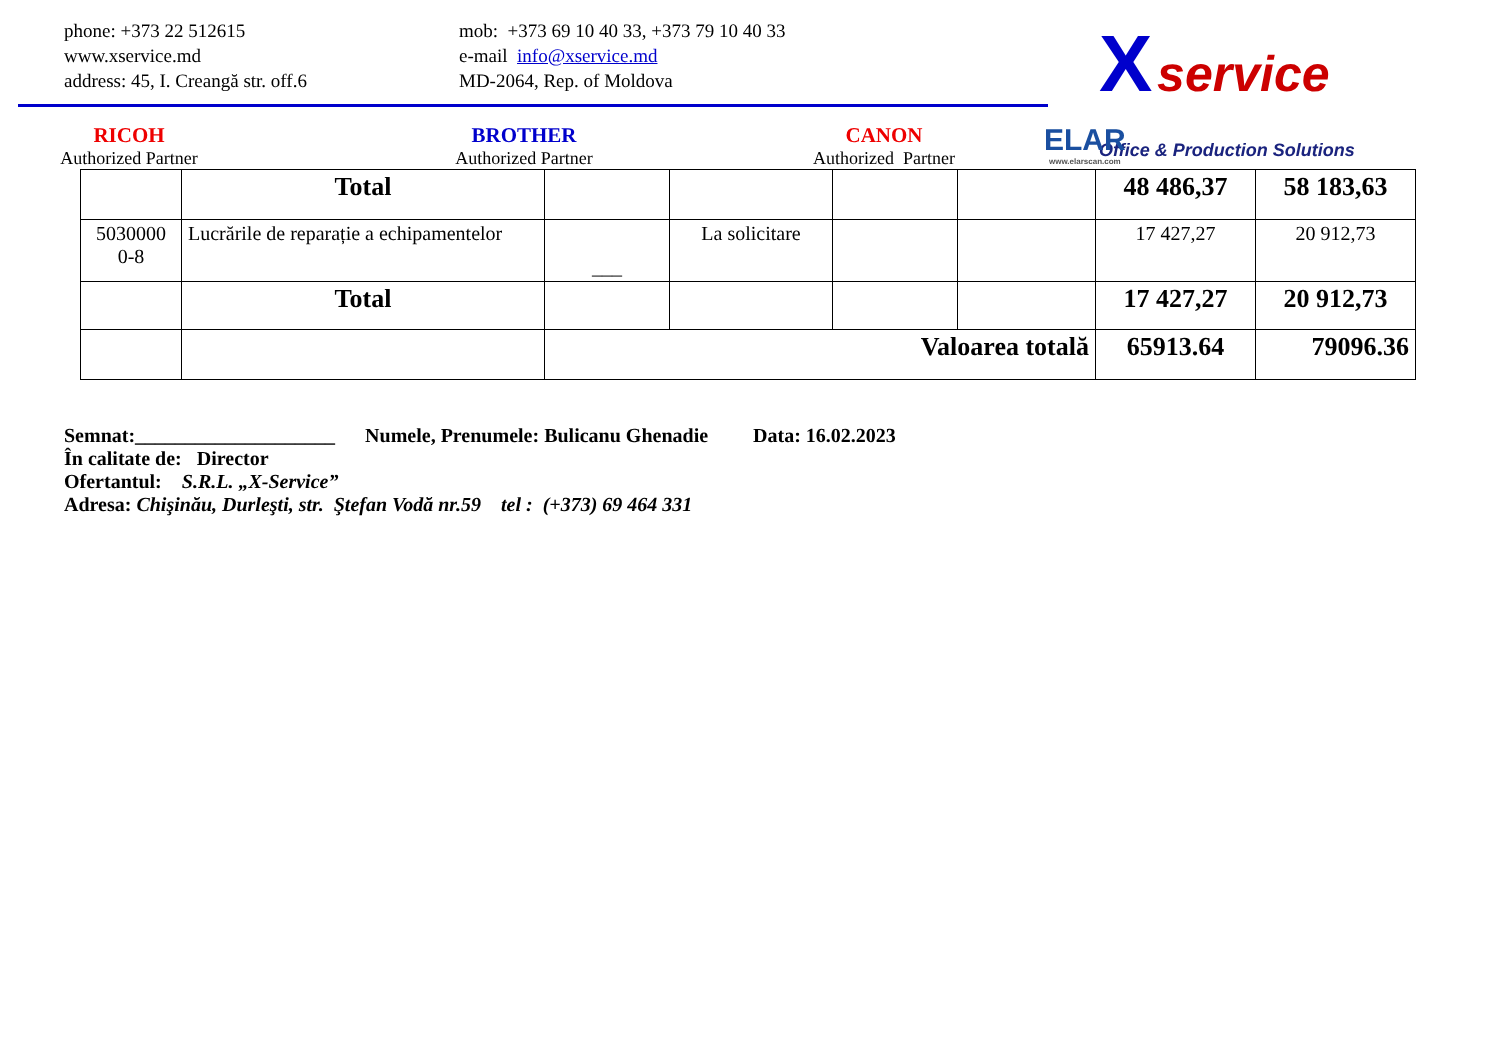phone: +373 22 512615
www.xservice.md
address: 45, I. Creangă str. off.6
mob: +373 69 10 40 33, +373 79 10 40 33
e-mail info@xservice.md
MD-2064, Rep. of Moldova
X service
Office & Production Solutions
RICOH
Authorized Partner
BROTHER
Authorized Partner
CANON
Authorized Partner
ELAR
www.elarscan.com
| | Total | | | | | 48 486,37 | 58 183,63 |
| 5030000 0-8 | Lucrările de reparație a echipamentelor | ___ | La solicitare | | | 17 427,27 | 20 912,73 |
| | Total | | | | | 17 427,27 | 20 912,73 |
| | | Valoarea totală | | | | 65913.64 | 79096.36 |
Semnat:____________________ Numele, Prenumele: Bulicanu Ghenadie Data: 16.02.2023
În calitate de: Director
Ofertantul: S.R.L. „X-Service”
Adresa: Chişinău, Durleşti, str. Ştefan Vodă nr.59 tel : (+373) 69 464 331